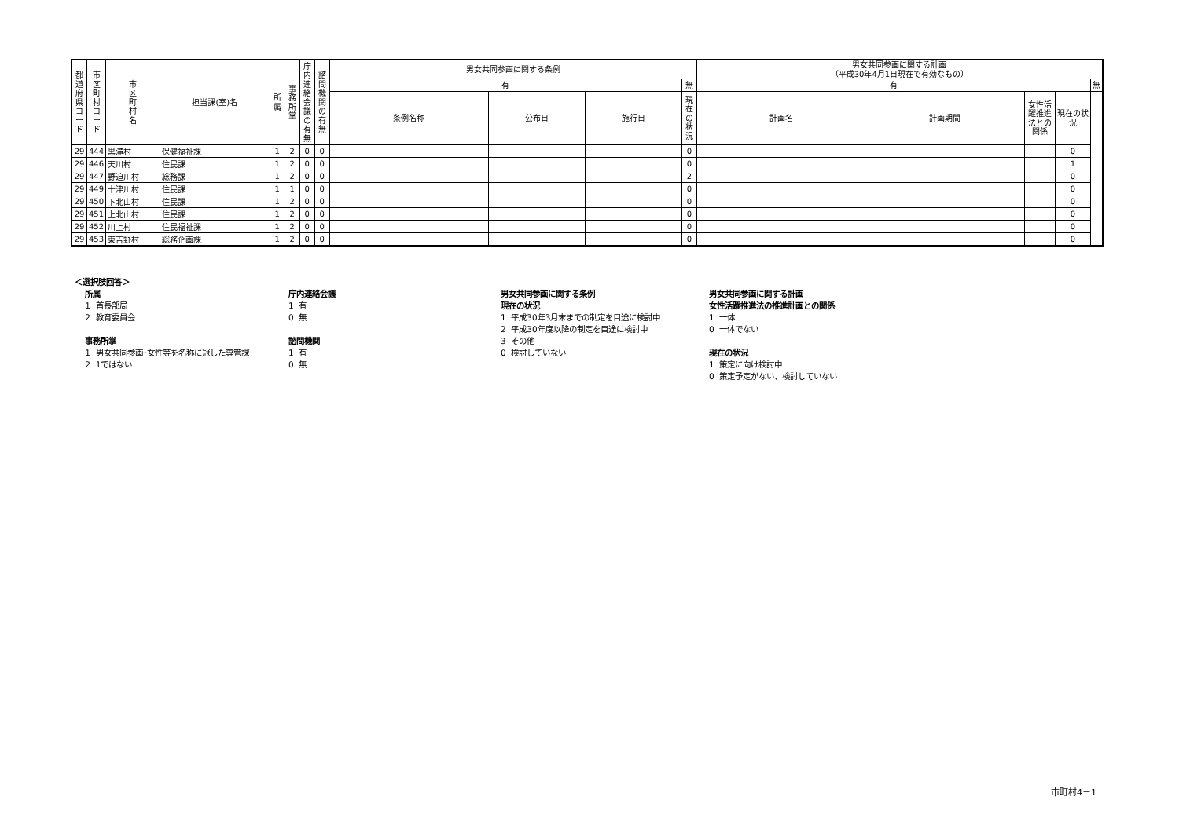| 都道府県コード | 市区町村コード | 市区町村名 | 担当課(室)名 | 所属 | 事務所掌 | 庁内連絡会議の有無 | 諮問機関の有無 | 男女共同参画に関する条例 | | | | 男女共同参画に関する計画 （平成30年4月1日現在で有効なもの） | | | | |
| --- | --- | --- | --- | --- | --- | --- | --- | --- | --- | --- | --- | --- | --- | --- | --- | --- |
| | | | | | | | | 有 | | | 無 | 有 | | | | 無 |
| | | | | | | | | 条例名称 | 公布日 | 施行日 | 現在の状況 | 計画名 | 計画期間 | 女性活躍推進法との関係 | 現在の状況 | |
| 29 | 444 | 黒滝村 | 保健福祉課 | 1 | 2 | 0 | 0 | | | | 0 | | | | 0 | |
| 29 | 446 | 天川村 | 住民課 | 1 | 2 | 0 | 0 | | | | 0 | | | | 1 | |
| 29 | 447 | 野迫川村 | 総務課 | 1 | 2 | 0 | 0 | | | | 2 | | | | 0 | |
| 29 | 449 | 十津川村 | 住民課 | 1 | 1 | 0 | 0 | | | | 0 | | | | 0 | |
| 29 | 450 | 下北山村 | 住民課 | 1 | 2 | 0 | 0 | | | | 0 | | | | 0 | |
| 29 | 451 | 上北山村 | 住民課 | 1 | 2 | 0 | 0 | | | | 0 | | | | 0 | |
| 29 | 452 | 川上村 | 住民福祉課 | 1 | 2 | 0 | 0 | | | | 0 | | | | 0 | |
| 29 | 453 | 東吉野村 | 総務企画課 | 1 | 2 | 0 | 0 | | | | 0 | | | | 0 | |
＜選択肢回答＞ 所属 1 首長部局 2 教育委員会 事務所掌 1 男女共同参画･女性等を名称に冠した専管課 2 1ではない
庁内連絡会議 1 有 0 無 諮問機関 1 有 0 無
男女共同参画に関する条例 現在の状況 1 平成30年3月末までの制定を目途に検討中 2 平成30年度以降の制定を目途に検討中 3 その他 0 検討していない
男女共同参画に関する計画 女性活躍推進法の推進計画との関係 1 一体 0 一体でない 現在の状況 1 策定に向け検討中 0 策定予定がない、検討していない
市町村4－1